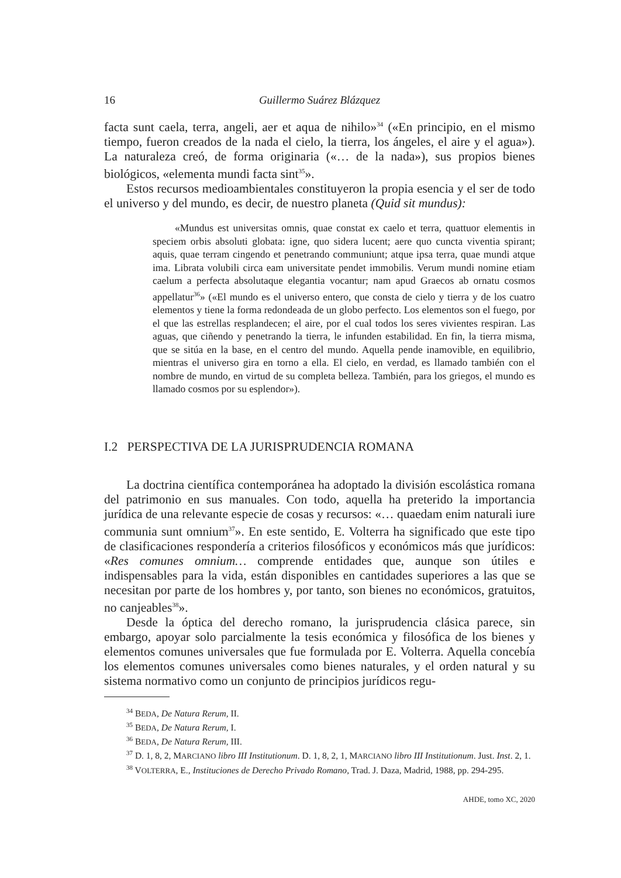16 Guillermo Suárez Blázquez
facta sunt caela, terra, angeli, aer et aqua de nihilo»<sup>34</sup> («En principio, en el mismo tiempo, fueron creados de la nada el cielo, la tierra, los ángeles, el aire y el agua»). La naturaleza creó, de forma originaria («… de la nada»), sus propios bienes biológicos, «elementa mundi facta sint<sup>35</sup>».
Estos recursos medioambientales constituyeron la propia esencia y el ser de todo el universo y del mundo, es decir, de nuestro planeta (Quid sit mundus):
«Mundus est universitas omnis, quae constat ex caelo et terra, quattuor elementis in speciem orbis absoluti globata: igne, quo sidera lucent; aere quo cuncta viventia spirant; aquis, quae terram cingendo et penetrando communiunt; atque ipsa terra, quae mundi atque ima. Librata volubili circa eam universitate pendet immobilis. Verum mundi nomine etiam caelum a perfecta absolutaque elegantia vocantur; nam apud Graecos ab ornatu cosmos appellatur<sup>36</sup>» («El mundo es el universo entero, que consta de cielo y tierra y de los cuatro elementos y tiene la forma redondeada de un globo perfecto. Los elementos son el fuego, por el que las estrellas resplandecen; el aire, por el cual todos los seres vivientes respiran. Las aguas, que ciñendo y penetrando la tierra, le infunden estabilidad. En fin, la tierra misma, que se sitúa en la base, en el centro del mundo. Aquella pende inamovible, en equilibrio, mientras el universo gira en torno a ella. El cielo, en verdad, es llamado también con el nombre de mundo, en virtud de su completa belleza. También, para los griegos, el mundo es llamado cosmos por su esplendor»).
I.2 PERSPECTIVA DE LA JURISPRUDENCIA ROMANA
La doctrina científica contemporánea ha adoptado la división escolástica romana del patrimonio en sus manuales. Con todo, aquella ha preterido la importancia jurídica de una relevante especie de cosas y recursos: «… quaedam enim naturali iure communia sunt omnium<sup>37</sup>». En este sentido, E. Volterra ha significado que este tipo de clasificaciones respondería a criterios filosóficos y económicos más que jurídicos: «Res comunes omnium… comprende entidades que, aunque son útiles e indispensables para la vida, están disponibles en cantidades superiores a las que se necesitan por parte de los hombres y, por tanto, son bienes no económicos, gratuitos, no canjeables<sup>38</sup>».
Desde la óptica del derecho romano, la jurisprudencia clásica parece, sin embargo, apoyar solo parcialmente la tesis económica y filosófica de los bienes y elementos comunes universales que fue formulada por E. Volterra. Aquella concebía los elementos comunes universales como bienes naturales, y el orden natural y su sistema normativo como un conjunto de principios jurídicos regu-
<sup>34</sup> BEDA, De Natura Rerum, II.
<sup>35</sup> BEDA, De Natura Rerum, I.
<sup>36</sup> BEDA, De Natura Rerum, III.
<sup>37</sup> D. 1, 8, 2, MARCIANO libro III Institutionum. D. 1, 8, 2, 1, MARCIANO libro III Institutionum. Just. Inst. 2, 1.
<sup>38</sup> VOLTERRA, E., Instituciones de Derecho Privado Romano, Trad. J. Daza, Madrid, 1988, pp. 294-295.
AHDE, tomo XC, 2020